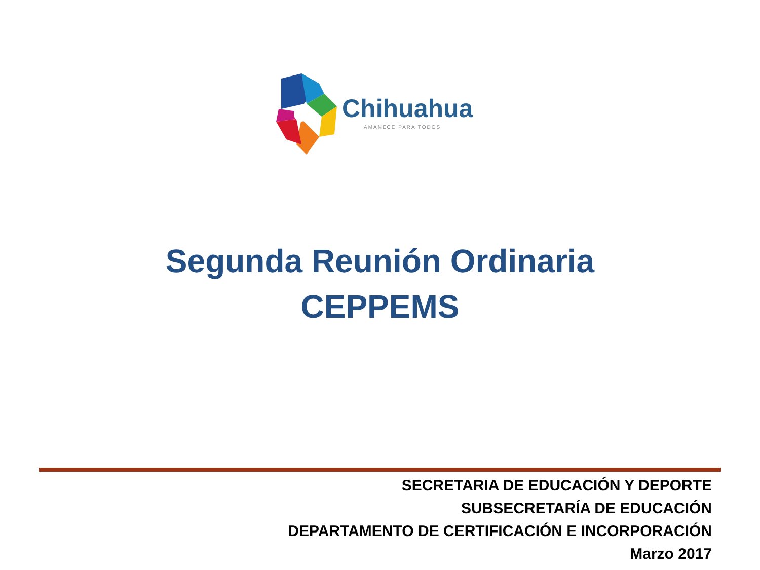Chihuahua
AMANECE PARA TODOS
Segunda Reunión Ordinaria
CEPPEMS
SECRETARIA DE EDUCACIÓN Y DEPORTE
SUBSECRETARÍA DE EDUCACIÓN
DEPARTAMENTO DE CERTIFICACIÓN E INCORPORACIÓN
Marzo 2017